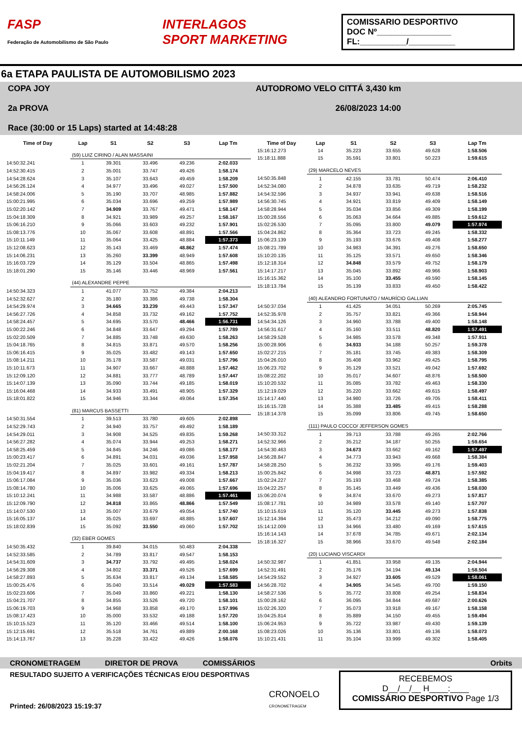FASP
Federação de Automobilismo de São Paulo
INTERLAGOS
SPORT MARKETING
COMISSARIO DESPORTIVO
DOC Nº________________
FL:__________/__________
6a ETAPA PAULISTA DE AUTOMOBILISMO 2023
COPA JOY
2a PROVA
Race (30:00 or 15 Laps) started at 14:48:28
AUTODROMO VELO CITTÁ 3,430 km
26/08/2023 14:00
| Time of Day | Lap | S1 | S2 | S3 | Lap Tm |
| --- | --- | --- | --- | --- | --- |
| | (59) LUIZ CIRINO / ALAN MASSAINI | | | | |
| 14:50:32.241 | 1 | 39.301 | 33.496 | 49.236 | 2:02.033 |
| 14:52:30.415 | 2 | 35.001 | 33.747 | 49.426 | 1:58.174 |
| 14:54:28.624 | 3 | 35.107 | 33.643 | 49.459 | 1:58.209 |
| 14:56:26.124 | 4 | 34.977 | 33.496 | 49.027 | 1:57.500 |
| 14:58:24.006 | 5 | 35.190 | 33.707 | 48.985 | 1:57.882 |
| 15:00:21.995 | 6 | 35.034 | 33.696 | 49.259 | 1:57.989 |
| 15:02:20.142 | 7 | 34.909 | 33.767 | 49.471 | 1:58.147 |
| 15:04:18.309 | 8 | 34.921 | 33.989 | 49.257 | 1:58.167 |
| 15:06:16.210 | 9 | 35.066 | 33.603 | 49.232 | 1:57.901 |
| 15:08:13.776 | 10 | 35.067 | 33.608 | 48.891 | 1:57.566 |
| 15:10:11.149 | 11 | 35.064 | 33.425 | 48.884 | 1:57.373 |
| 15:12:08.623 | 12 | 35.143 | 33.469 | 48.862 | 1:57.474 |
| 15:14:06.231 | 13 | 35.260 | 33.399 | 48.949 | 1:57.608 |
| 15:16:03.729 | 14 | 35.129 | 33.504 | 48.865 | 1:57.498 |
| 15:18:01.290 | 15 | 35.146 | 33.446 | 48.969 | 1:57.561 |
| | (44) ALEXANDRE PEPPE | | | | |
| 14:50:34.323 | 1 | 41.077 | 33.752 | 49.384 | 2:04.213 |
| 14:52:32.627 | 2 | 35.180 | 33.386 | 49.738 | 1:58.304 |
| 14:54:29.974 | 3 | 34.665 | 33.239 | 49.443 | 1:57.347 |
| 14:56:27.726 | 4 | 34.858 | 33.732 | 49.162 | 1:57.752 |
| 14:58:24.457 | 5 | 34.695 | 33.570 | 48.466 | 1:56.731 |
| 15:00:22.246 | 6 | 34.848 | 33.647 | 49.294 | 1:57.789 |
| 15:02:20.509 | 7 | 34.885 | 33.748 | 49.630 | 1:58.263 |
| 15:04:18.765 | 8 | 34.815 | 33.871 | 49.570 | 1:58.256 |
| 15:06:16.415 | 9 | 35.025 | 33.482 | 49.143 | 1:57.650 |
| 15:08:14.211 | 10 | 35.178 | 33.587 | 49.031 | 1:57.796 |
| 15:10:11.673 | 11 | 34.907 | 33.667 | 48.888 | 1:57.462 |
| 15:12:09.120 | 12 | 34.881 | 33.777 | 48.789 | 1:57.447 |
| 15:14:07.139 | 13 | 35.090 | 33.744 | 49.185 | 1:58.019 |
| 15:16:04.468 | 14 | 34.933 | 33.491 | 48.905 | 1:57.329 |
| 15:18:01.822 | 15 | 34.946 | 33.344 | 49.064 | 1:57.354 |
| | (81) MARCUS BASSETTI | | | | |
| 14:50:31.554 | 1 | 39.513 | 33.780 | 49.605 | 2:02.898 |
| 14:52:29.743 | 2 | 34.940 | 33.757 | 49.492 | 1:58.189 |
| 14:54:29.011 | 3 | 34.908 | 34.525 | 49.835 | 1:59.268 |
| 14:56:27.282 | 4 | 35.074 | 33.944 | 49.253 | 1:58.271 |
| 14:58:25.459 | 5 | 34.845 | 34.246 | 49.086 | 1:58.177 |
| 15:00:23.417 | 6 | 34.891 | 34.031 | 49.036 | 1:57.958 |
| 15:02:21.204 | 7 | 35.025 | 33.601 | 49.161 | 1:57.787 |
| 15:04:19.417 | 8 | 34.897 | 33.982 | 49.334 | 1:58.213 |
| 15:06:17.084 | 9 | 35.036 | 33.623 | 49.008 | 1:57.667 |
| 15:08:14.780 | 10 | 35.006 | 33.625 | 49.065 | 1:57.696 |
| 15:10:12.241 | 11 | 34.988 | 33.587 | 48.886 | 1:57.461 |
| 15:12:09.790 | 12 | 34.818 | 33.865 | 48.866 | 1:57.549 |
| 15:14:07.530 | 13 | 35.007 | 33.679 | 49.054 | 1:57.740 |
| 15:16:05.137 | 14 | 35.025 | 33.697 | 48.885 | 1:57.607 |
| 15:18:02.839 | 15 | 35.092 | 33.550 | 49.060 | 1:57.702 |
| | (32) EBER GOMES | | | | |
| 14:50:35.432 | 1 | 39.840 | 34.015 | 50.483 | 2:04.338 |
| 14:52:33.585 | 2 | 34.789 | 33.817 | 49.547 | 1:58.153 |
| 14:54:31.609 | 3 | 34.737 | 33.792 | 49.495 | 1:58.024 |
| 14:56:29.308 | 4 | 34.802 | 33.371 | 49.526 | 1:57.699 |
| 14:58:27.893 | 5 | 35.634 | 33.817 | 49.134 | 1:58.585 |
| 15:00:25.476 | 6 | 35.040 | 33.514 | 49.029 | 1:57.583 |
| 15:02:23.606 | 7 | 35.049 | 33.860 | 49.221 | 1:58.130 |
| 15:04:21.707 | 8 | 34.855 | 33.526 | 49.720 | 1:58.101 |
| 15:06:19.703 | 9 | 34.968 | 33.858 | 49.170 | 1:57.996 |
| 15:08:17.423 | 10 | 35.000 | 33.532 | 49.188 | 1:57.720 |
| 15:10:15.523 | 11 | 35.120 | 33.466 | 49.514 | 1:58.100 |
| 15:12:15.691 | 12 | 35.518 | 34.761 | 49.889 | 2:00.168 |
| 15:14:13.767 | 13 | 35.228 | 33.422 | 49.426 | 1:58.076 |
| Time of Day | Lap | S1 | S2 | S3 | Lap Tm |
| --- | --- | --- | --- | --- | --- |
| 15:16:12.273 | 14 | 35.223 | 33.655 | 49.628 | 1:58.506 |
| 15:18:11.888 | 15 | 35.591 | 33.801 | 50.223 | 1:59.615 |
| | (29) MARCELO NEVES | | | | |
| 14:50:35.848 | 1 | 42.155 | 33.781 | 50.474 | 2:06.410 |
| 14:52:34.080 | 2 | 34.878 | 33.635 | 49.719 | 1:58.232 |
| 14:54:32.596 | 3 | 34.937 | 33.941 | 49.638 | 1:58.516 |
| 14:56:30.745 | 4 | 34.921 | 33.819 | 49.409 | 1:58.149 |
| 14:58:28.944 | 5 | 35.034 | 33.856 | 49.309 | 1:58.199 |
| 15:00:28.556 | 6 | 35.063 | 34.664 | 49.885 | 1:59.612 |
| 15:02:26.530 | 7 | 35.095 | 33.800 | 49.079 | 1:57.974 |
| 15:04:24.862 | 8 | 35.364 | 33.723 | 49.245 | 1:58.332 |
| 15:06:23.139 | 9 | 35.193 | 33.676 | 49.408 | 1:58.277 |
| 15:08:21.789 | 10 | 34.983 | 34.391 | 49.276 | 1:58.650 |
| 15:10:20.135 | 11 | 35.125 | 33.571 | 49.650 | 1:58.346 |
| 15:12:18.314 | 12 | 34.848 | 33.579 | 49.752 | 1:58.179 |
| 15:14:17.217 | 13 | 35.045 | 33.892 | 49.966 | 1:58.903 |
| 15:16:15.362 | 14 | 35.100 | 33.455 | 49.590 | 1:58.145 |
| 15:18:13.784 | 15 | 35.139 | 33.833 | 49.450 | 1:58.422 |
| | (40) ALEANDRO FORTUNATO / MAURÍCIO GALLIAN | | | | |
| 14:50:37.034 | 1 | 41.425 | 34.051 | 50.269 | 2:05.745 |
| 14:52:35.978 | 2 | 35.757 | 33.821 | 49.366 | 1:58.944 |
| 14:54:34.126 | 3 | 34.960 | 33.788 | 49.400 | 1:58.148 |
| 14:56:31.617 | 4 | 35.160 | 33.511 | 48.820 | 1:57.491 |
| 14:58:29.528 | 5 | 34.985 | 33.578 | 49.348 | 1:57.911 |
| 15:00:28.906 | 6 | 34.933 | 34.188 | 50.257 | 1:59.378 |
| 15:02:27.215 | 7 | 35.181 | 33.745 | 49.383 | 1:58.309 |
| 15:04:26.010 | 8 | 35.408 | 33.962 | 49.425 | 1:58.795 |
| 15:06:23.702 | 9 | 35.129 | 33.521 | 49.042 | 1:57.692 |
| 15:08:22.202 | 10 | 35.017 | 34.607 | 48.876 | 1:58.500 |
| 15:10:20.532 | 11 | 35.085 | 33.782 | 49.463 | 1:58.330 |
| 15:12:19.029 | 12 | 35.220 | 33.662 | 49.615 | 1:58.497 |
| 15:14:17.440 | 13 | 34.980 | 33.726 | 49.705 | 1:58.411 |
| 15:16:15.728 | 14 | 35.388 | 33.485 | 49.415 | 1:58.288 |
| 15:18:14.378 | 15 | 35.099 | 33.806 | 49.745 | 1:58.650 |
| | (111) PAULO COCCO/ JEFFERSON GOMES | | | | |
| 14:50:33.312 | 1 | 39.713 | 33.788 | 49.265 | 2:02.766 |
| 14:52:32.966 | 2 | 35.212 | 34.187 | 50.255 | 1:59.654 |
| 14:54:30.463 | 3 | 34.673 | 33.662 | 49.162 | 1:57.497 |
| 14:56:28.847 | 4 | 34.773 | 33.943 | 49.668 | 1:58.384 |
| 14:58:28.250 | 5 | 36.232 | 33.995 | 49.176 | 1:59.403 |
| 15:00:25.842 | 6 | 34.998 | 33.723 | 48.871 | 1:57.592 |
| 15:02:24.227 | 7 | 35.193 | 33.468 | 49.724 | 1:58.385 |
| 15:04:22.257 | 8 | 35.145 | 33.449 | 49.436 | 1:58.030 |
| 15:06:20.074 | 9 | 34.874 | 33.670 | 49.273 | 1:57.817 |
| 15:08:17.781 | 10 | 34.989 | 33.578 | 49.140 | 1:57.707 |
| 15:10:15.619 | 11 | 35.120 | 33.445 | 49.273 | 1:57.838 |
| 15:12:14.394 | 12 | 35.473 | 34.212 | 49.090 | 1:58.775 |
| 15:14:12.009 | 13 | 34.966 | 33.480 | 49.169 | 1:57.615 |
| 15:16:14.143 | 14 | 37.678 | 34.785 | 49.671 | 2:02.134 |
| 15:18:16.327 | 15 | 38.966 | 33.670 | 49.548 | 2:02.184 |
| | (20) LUCIANO VISCARDI | | | | |
| 14:50:32.987 | 1 | 41.851 | 33.958 | 49.135 | 2:04.944 |
| 14:52:31.491 | 2 | 35.176 | 34.194 | 49.134 | 1:58.504 |
| 14:54:29.552 | 3 | 34.927 | 33.605 | 49.529 | 1:58.061 |
| 14:56:28.702 | 4 | 34.905 | 34.545 | 49.700 | 1:59.150 |
| 14:58:27.536 | 5 | 35.772 | 33.808 | 49.254 | 1:58.834 |
| 15:00:28.162 | 6 | 36.095 | 34.844 | 49.687 | 2:00.626 |
| 15:02:26.320 | 7 | 35.073 | 33.918 | 49.167 | 1:58.158 |
| 15:04:25.814 | 8 | 35.889 | 34.150 | 49.455 | 1:59.494 |
| 15:06:24.953 | 9 | 35.722 | 33.987 | 49.430 | 1:59.139 |
| 15:08:23.026 | 10 | 35.136 | 33.801 | 49.136 | 1:58.073 |
| 15:10:21.431 | 11 | 35.104 | 33.999 | 49.302 | 1:58.405 |
CRONOMETRAGEM DIRETOR DE PROVA COMISSÁRIOS Orbits
RESULTADO SUJEITO A VERIFICAÇÕES TÉCNICAS E/OU DESPORTIVAS
Printed: 26/08/2023 15:19:37
CRONOELO
CRONOMETRAGEM
RECEBEMOS
D__/__/__ H____:____
COMISSÁRIO DESPORTIVO Page 1/3